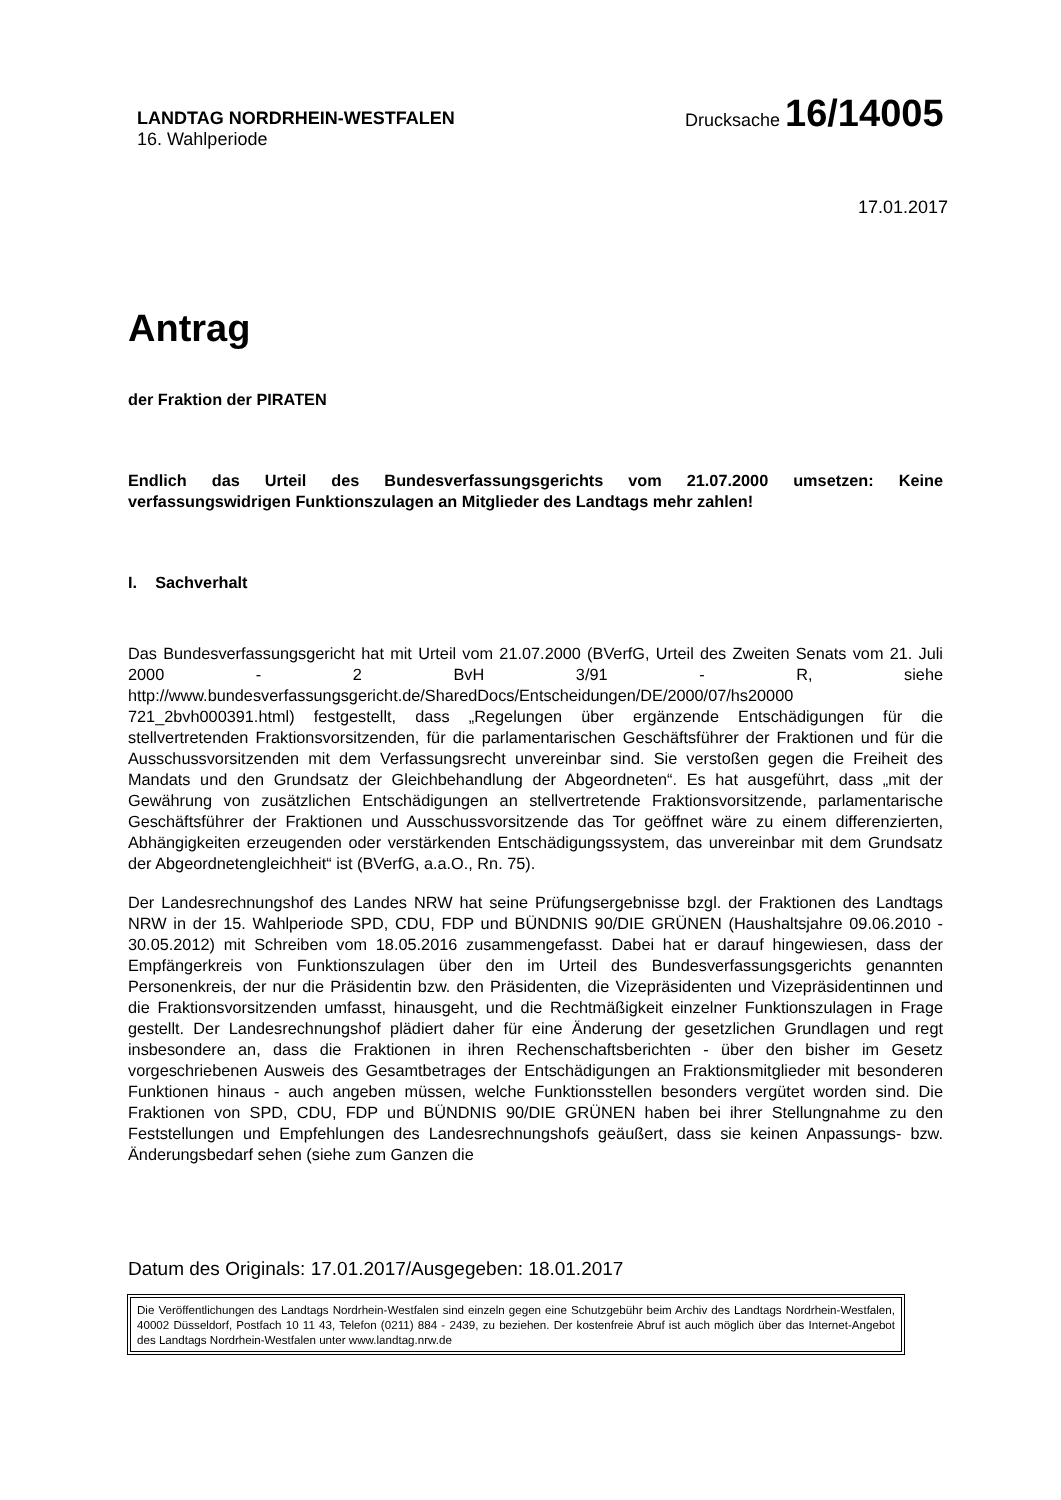LANDTAG NORDRHEIN-WESTFALEN
16. Wahlperiode
Drucksache 16/14005
17.01.2017
Antrag
der Fraktion der PIRATEN
Endlich das Urteil des Bundesverfassungsgerichts vom 21.07.2000 umsetzen: Keine verfassungswidrigen Funktionszulagen an Mitglieder des Landtags mehr zahlen!
I. Sachverhalt
Das Bundesverfassungsgericht hat mit Urteil vom 21.07.2000 (BVerfG, Urteil des Zweiten Senats vom 21. Juli 2000 - 2 BvH 3/91 - R, siehe http://www.bundesverfassungsgericht.de/SharedDocs/Entscheidungen/DE/2000/07/hs20000 721_2bvh000391.html) festgestellt, dass „Regelungen über ergänzende Entschädigungen für die stellvertretenden Fraktionsvorsitzenden, für die parlamentarischen Geschäftsführer der Fraktionen und für die Ausschussvorsitzenden mit dem Verfassungsrecht unvereinbar sind. Sie verstoßen gegen die Freiheit des Mandats und den Grundsatz der Gleichbehandlung der Abgeordneten“. Es hat ausgeführt, dass „mit der Gewährung von zusätzlichen Entschädigungen an stellvertretende Fraktionsvorsitzende, parlamentarische Geschäftsführer der Fraktionen und Ausschussvorsitzende das Tor geöffnet wäre zu einem differenzierten, Abhängigkeiten erzeugenden oder verstärkenden Entschädigungssystem, das unvereinbar mit dem Grundsatz der Abgeordnetengleichheit“ ist (BVerfG, a.a.O., Rn. 75).
Der Landesrechnungshof des Landes NRW hat seine Prüfungsergebnisse bzgl. der Fraktionen des Landtags NRW in der 15. Wahlperiode SPD, CDU, FDP und BÜNDNIS 90/DIE GRÜNEN (Haushaltsjahre 09.06.2010 - 30.05.2012) mit Schreiben vom 18.05.2016 zusammengefasst. Dabei hat er darauf hingewiesen, dass der Empfängerkreis von Funktionszulagen über den im Urteil des Bundesverfassungsgerichts genannten Personenkreis, der nur die Präsidentin bzw. den Präsidenten, die Vizepräsidenten und Vizepräsidentinnen und die Fraktionsvorsitzenden umfasst, hinausgeht, und die Rechtmäßigkeit einzelner Funktionszulagen in Frage gestellt. Der Landesrechnungshof plädiert daher für eine Änderung der gesetzlichen Grundlagen und regt insbesondere an, dass die Fraktionen in ihren Rechenschaftsberichten - über den bisher im Gesetz vorgeschriebenen Ausweis des Gesamtbetrages der Entschädigungen an Fraktionsmitglieder mit besonderen Funktionen hinaus - auch angeben müssen, welche Funktionsstellen besonders vergütet worden sind. Die Fraktionen von SPD, CDU, FDP und BÜNDNIS 90/DIE GRÜNEN haben bei ihrer Stellungnahme zu den Feststellungen und Empfehlungen des Landesrechnungshofs geäußert, dass sie keinen Anpassungs- bzw. Änderungsbedarf sehen (siehe zum Ganzen die
Datum des Originals: 17.01.2017/Ausgegeben: 18.01.2017
Die Veröffentlichungen des Landtags Nordrhein-Westfalen sind einzeln gegen eine Schutzgebühr beim Archiv des Landtags Nordrhein-Westfalen, 40002 Düsseldorf, Postfach 10 11 43, Telefon (0211) 884 - 2439, zu beziehen. Der kostenfreie Abruf ist auch möglich über das Internet-Angebot des Landtags Nordrhein-Westfalen unter www.landtag.nrw.de